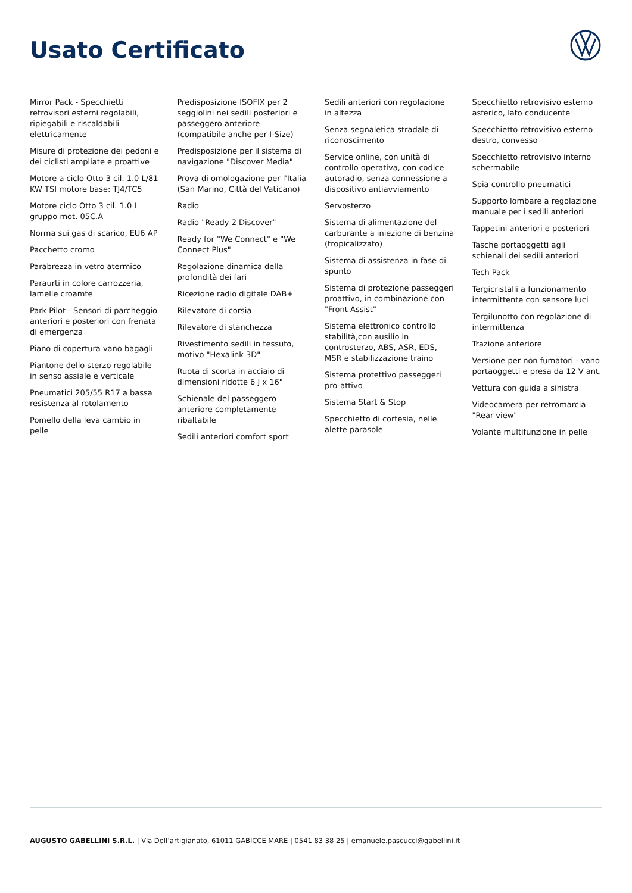Usato Certificato
Mirror Pack - Specchietti retrovisori esterni regolabili, ripiegabili e riscaldabili elettricamente
Misure di protezione dei pedoni e dei ciclisti ampliate e proattive
Motore a ciclo Otto 3 cil. 1.0 L/81 KW TSI motore base: TJ4/TC5
Motore ciclo Otto 3 cil. 1.0 L gruppo mot. 05C.A
Norma sui gas di scarico, EU6 AP
Pacchetto cromo
Parabrezza in vetro atermico
Paraurti in colore carrozzeria, lamelle croamte
Park Pilot - Sensori di parcheggio anteriori e posteriori con frenata di emergenza
Piano di copertura vano bagagli
Piantone dello sterzo regolabile in senso assiale e verticale
Pneumatici 205/55 R17 a bassa resistenza al rotolamento
Pomello della leva cambio in pelle
Predisposizione ISOFIX per 2 seggiolini nei sedili posteriori e passeggero anteriore (compatibile anche per I-Size)
Predisposizione per il sistema di navigazione "Discover Media"
Prova di omologazione per l'Italia (San Marino, Città del Vaticano)
Radio
Radio "Ready 2 Discover"
Ready for "We Connect" e "We Connect Plus"
Regolazione dinamica della profondità dei fari
Ricezione radio digitale DAB+
Rilevatore di corsia
Rilevatore di stanchezza
Rivestimento sedili in tessuto, motivo "Hexalink 3D"
Ruota di scorta in acciaio di dimensioni ridotte 6 J x 16"
Schienale del passeggero anteriore completamente ribaltabile
Sedili anteriori comfort sport
Sedili anteriori con regolazione in altezza
Senza segnaletica stradale di riconoscimento
Service online, con unità di controllo operativa, con codice autoradio, senza connessione a dispositivo antiavviamento
Servosterzo
Sistema di alimentazione del carburante a iniezione di benzina (tropicalizzato)
Sistema di assistenza in fase di spunto
Sistema di protezione passeggeri proattivo, in combinazione con "Front Assist"
Sistema elettronico controllo stabilità,con ausilio in controsterzo, ABS, ASR, EDS, MSR e stabilizzazione traino
Sistema protettivo passeggeri pro-attivo
Sistema Start & Stop
Specchietto di cortesia, nelle alette parasole
Specchietto retrovisivo esterno asferico, lato conducente
Specchietto retrovisivo esterno destro, convesso
Specchietto retrovisivo interno schermabile
Spia controllo pneumatici
Supporto lombare a regolazione manuale per i sedili anteriori
Tappetini anteriori e posteriori
Tasche portaoggetti agli schienali dei sedili anteriori
Tech Pack
Tergicristalli a funzionamento intermittente con sensore luci
Tergilunotto con regolazione di intermittenza
Trazione anteriore
Versione per non fumatori - vano portaoggetti e presa da 12 V ant.
Vettura con guida a sinistra
Videocamera per retromarcia "Rear view"
Volante multifunzione in pelle
AUGUSTO GABELLINI S.R.L. | Via Dell’artigianato, 61011 GABICCE MARE | 0541 83 38 25 | emanuele.pascucci@gabellini.it